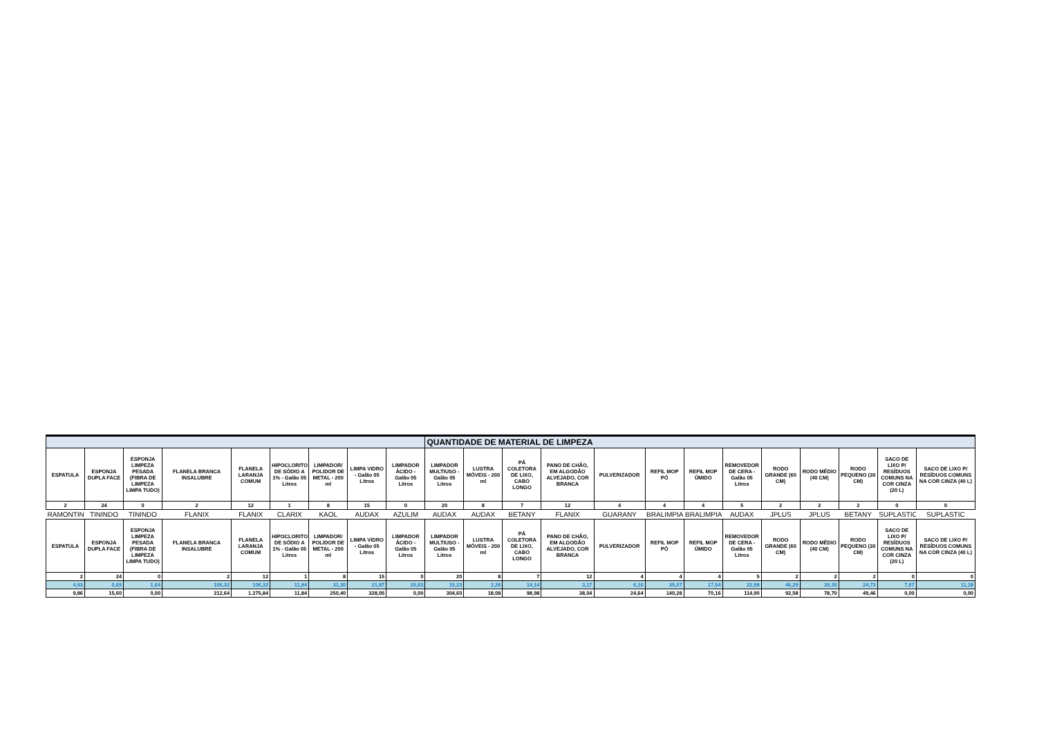| | | | | | | | | | QUANTIDADE DE MATERIAL DE LIMPEZA | | | | | | | | | | | | |
| --- | --- | --- | --- | --- | --- | --- | --- | --- | --- | --- | --- | --- | --- | --- | --- | --- | --- | --- | --- | --- | --- |
| ESPATULA | ESPONJA DUPLA FACE | ESPONJA LIMPEZA PESADA (FIBRA DE LIMPEZA LIMPA TUDO) | FLANELA BRANCA INSALUBRE | FLANELA LARANJA COMUM | HIPOCLORITO DE SÓDIO A 1% - Galão 05 Litros | LIMPADOR/ POLIDOR DE METAL - 200 ml | LIMPA VIDRO - Galão 05 Litros | LIMPADOR ÁCIDO - Galão 05 Litros | LIMPADOR MULTIUSO - Galão 05 Litros | LUSTRA MÓVEIS - 200 ml | PÁ COLETORA DE LIXO, CABO LONGO | PANO DE CHÃO, EM ALGODÃO ALVEJADO, COR BRANCA | PULVERIZADOR | REFIL MOP PÓ | REFIL MOP ÚMIDO | REMOVEDOR DE CERA - Galão 05 Litros | RODO GRANDE (60 CM) | RODO MÉDIO (40 CM) | RODO PEQUENO (30 CM) | SACO DE LIXO P/ RESÍDUOS COMUNS NA COR CINZA (20 L) | SACO DE LIXO P/ RESÍDUOS COMUNS NA COR CINZA (40 L) |
| 2 | 24 | 0 | 2 | 12 | 1 | 8 | 15 | 0 | 20 | 8 | 7 | 12 | 4 | 4 | 4 | 5 | 2 | 2 | 2 | 0 | 0 |
| RAMONTIN | TININDO | TININDO | FLANIX | FLANIX | CLARIX | KAOL | AUDAX | AZULIM | AUDAX | AUDAX | BETANY | FLANIX | GUARANY | BRALIMPIA | BRALIMPIA | AUDAX | JPLUS | JPLUS | BETANY | SUPLASTIC | SUPLASTIC |
| ESPATULA | ESPONJA DUPLA FACE | ESPONJA LIMPEZA PESADA (FIBRA DE LIMPEZA LIMPA TUDO) | FLANELA BRANCA INSALUBRE | FLANELA LARANJA COMUM | HIPOCLORITO DE SÓDIO A 1% - Galão 05 Litros | LIMPADOR/ POLIDOR DE METAL - 200 ml | LIMPA VIDRO - Galão 05 Litros | LIMPADOR ÁCIDO - Galão 05 Litros | LIMPADOR MULTIUSO - Galão 05 Litros | LUSTRA MÓVEIS - 200 ml | PÁ COLETORA DE LIXO, CABO LONGO | PANO DE CHÃO, EM ALGODÃO ALVEJADO, COR BRANCA | PULVERIZADOR | REFIL MOP PÓ | REFIL MOP ÚMIDO | REMOVEDOR DE CERA - Galão 05 Litros | RODO GRANDE (60 CM) | RODO MÉDIO (40 CM) | RODO PEQUENO (30 CM) | SACO DE LIXO P/ RESÍDUOS COMUNS NA COR CINZA (20 L) | SACO DE LIXO P/ RESÍDUOS COMUNS NA COR CINZA (40 L) |
| 2 | 24 | 0 | 2 | 12 | 1 | 8 | 15 | 0 | 20 | 8 | 7 | 12 | 4 | 4 | 4 | 5 | 2 | 2 | 2 | 0 | 0 |
| 4,93 | 0,65 | 1,64 | 106,32 | 106,32 | 11,84 | 31,30 | 21,87 | 25,63 | 15,23 | 2,26 | 14,14 | 3,17 | 6,16 | 35,07 | 17,54 | 22,98 | 46,29 | 39,35 | 24,73 | 7,67 | 11,18 |
| 9,86 | 15,60 | 0,00 | 212,64 | 1.275,84 | 11,84 | 250,40 | 328,05 | 0,00 | 304,60 | 18,08 | 98,98 | 38,04 | 24,64 | 140,28 | 70,16 | 114,90 | 92,58 | 78,70 | 49,46 | 0,00 | 0,00 |